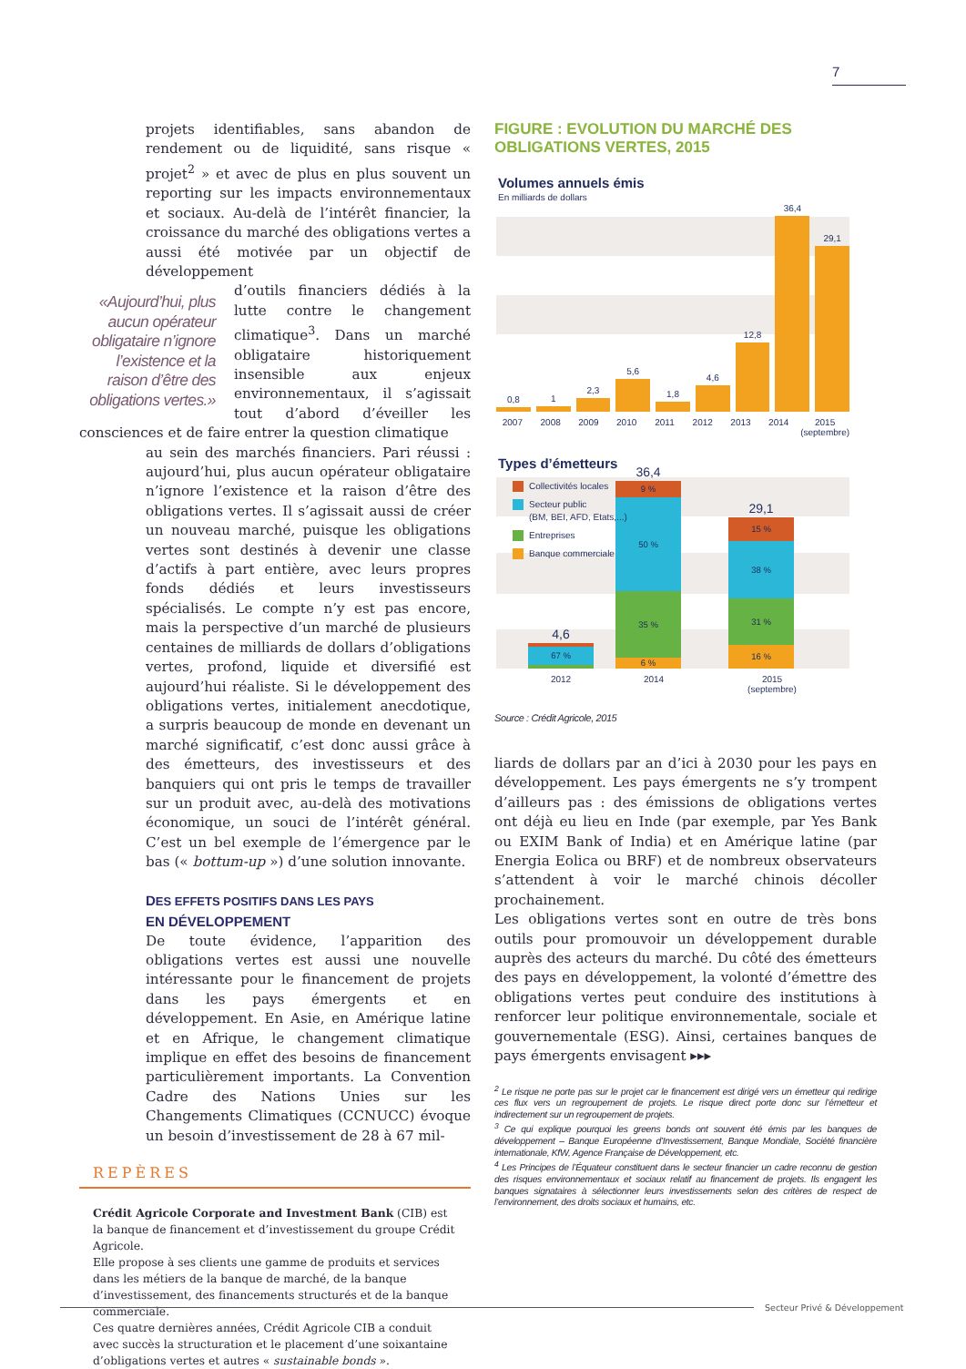7
projets identifiables, sans abandon de rendement ou de liquidité, sans risque « projet<sup>2</sup> » et avec de plus en plus souvent un reporting sur les impacts environnementaux et sociaux. Au-delà de l’intérêt financier, la croissance du marché des obligations vertes a aussi été motivée par un objectif de développement
«Aujourd’hui, plus aucun opérateur obligataire n’ignore l’existence et la raison d’être des obligations vertes.»
d’outils financiers dédiés à la lutte contre le changement climatique<sup>3</sup>. Dans un marché obligataire historiquement insensible aux enjeux environnementaux, il s’agissait tout d’abord d’éveiller les consciences et de faire entrer la question climatique
au sein des marchés financiers. Pari réussi : aujourd’hui, plus aucun opérateur obligataire n’ignore l’existence et la raison d’être des obligations vertes. Il s’agissait aussi de créer un nouveau marché, puisque les obligations vertes sont destinés à devenir une classe d’actifs à part entière, avec leurs propres fonds dédiés et leurs investisseurs spécialisés. Le compte n’y est pas encore, mais la perspective d’un marché de plusieurs centaines de milliards de dollars d’obligations vertes, profond, liquide et diversifié est aujourd’hui réaliste. Si le développement des obligations vertes, initialement anecdotique, a surpris beaucoup de monde en devenant un marché significatif, c’est donc aussi grâce à des émetteurs, des investisseurs et des banquiers qui ont pris le temps de travailler sur un produit avec, au-delà des motivations économique, un souci de l’intérêt général. C’est un bel exemple de l’émergence par le bas (« bottum-up ») d’une solution innovante.
DES EFFETS POSITIFS DANS LES PAYS
EN DÉVELOPPEMENT
De toute évidence, l’apparition des obligations vertes est aussi une nouvelle intéressante pour le financement de projets dans les pays émergents et en développement. En Asie, en Amérique latine et en Afrique, le changement climatique implique en effet des besoins de financement particulièrement importants. La Convention Cadre des Nations Unies sur les Changements Climatiques (CCNUCC) évoque un besoin d’investissement de 28 à 67 mil-
REPÈRES
Crédit Agricole Corporate and Investment Bank (CIB) est la banque de financement et d’investissement du groupe Crédit Agricole.
Elle propose à ses clients une gamme de produits et services dans les métiers de la banque de marché, de la banque d’investissement, des financements structurés et de la banque commerciale.
Ces quatre dernières années, Crédit Agricole CIB a conduit avec succès la structuration et le placement d’une soixantaine d’obligations vertes et autres « sustainable bonds ».
FIGURE : EVOLUTION DU MARCHÉ DES OBLIGATIONS VERTES, 2015
Volumes annuels émis
En milliards de dollars
0,8
1
2,3
5,6
1,8
4,6
12,8
36,4
29,1
2007 2008 2009 2010 2011 2012 2013 2014 2015 (septembre)
Types d’émetteurs
Collectivités locales
Secteur public
(BM, BEI, AFD, Etats,...)
Entreprises
Banque commerciale
4,6
17 %
67 %
14 %
36,4
9 %
50 %
35 %
6 %
29,1
15 %
38 %
31 %
16 %
2012 2014 2015 (septembre)
Source : Crédit Agricole, 2015
liards de dollars par an d’ici à 2030 pour les pays en développement. Les pays émergents ne s’y trompent d’ailleurs pas : des émissions de obligations vertes ont déjà eu lieu en Inde (par exemple, par Yes Bank ou EXIM Bank of India) et en Amérique latine (par Energia Eolica ou BRF) et de nombreux observateurs s’attendent à voir le marché chinois décoller prochainement.
Les obligations vertes sont en outre de très bons outils pour promouvoir un développement durable auprès des acteurs du marché. Du côté des émetteurs des pays en développement, la volonté d’émettre des obligations vertes peut conduire des institutions à renforcer leur politique environnementale, sociale et gouvernementale (ESG). Ainsi, certaines banques de pays émergents envisagent ▸▸▸
<sup>2</sup> Le risque ne porte pas sur le projet car le financement est dirigé vers un émetteur qui redirige ces flux vers un regroupement de projets. Le risque direct porte donc sur l’émetteur et indirectement sur un regroupement de projets.
<sup>3</sup> Ce qui explique pourquoi les greens bonds ont souvent été émis par les banques de développement – Banque Européenne d’Investissement, Banque Mondiale, Société financière internationale, KfW, Agence Française de Développement, etc.
<sup>4</sup> Les Principes de l’Équateur constituent dans le secteur financier un cadre reconnu de gestion des risques environnementaux et sociaux relatif au financement de projets. Ils engagent les banques signataires à sélectionner leurs investissements selon des critères de respect de l’environnement, des droits sociaux et humains, etc.
Secteur Privé & Développement